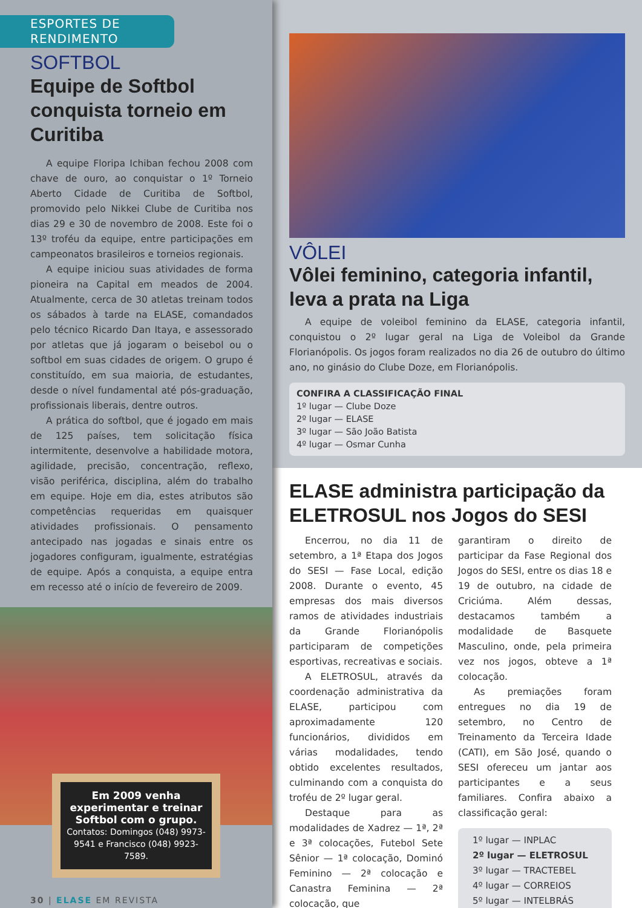ESPORTES DE RENDIMENTO
SOFTBOL
Equipe de Softbol conquista torneio em Curitiba
A equipe Floripa Ichiban fechou 2008 com chave de ouro, ao conquistar o 1º Torneio Aberto Cidade de Curitiba de Softbol, promovido pelo Nikkei Clube de Curitiba nos dias 29 e 30 de novembro de 2008. Este foi o 13º troféu da equipe, entre participações em campeonatos brasileiros e torneios regionais.
A equipe iniciou suas atividades de forma pioneira na Capital em meados de 2004. Atualmente, cerca de 30 atletas treinam todos os sábados à tarde na ELASE, comandados pelo técnico Ricardo Dan Itaya, e assessorado por atletas que já jogaram o beisebol ou o softbol em suas cidades de origem. O grupo é constituído, em sua maioria, de estudantes, desde o nível fundamental até pós-graduação, profissionais liberais, dentre outros.
A prática do softbol, que é jogado em mais de 125 países, tem solicitação física intermitente, desenvolve a habilidade motora, agilidade, precisão, concentração, reflexo, visão periférica, disciplina, além do trabalho em equipe. Hoje em dia, estes atributos são competências requeridas em quaisquer atividades profissionais. O pensamento antecipado nas jogadas e sinais entre os jogadores configuram, igualmente, estratégias de equipe. Após a conquista, a equipe entra em recesso até o início de fevereiro de 2009.
Em 2009 venha experimentar e treinar Softbol com o grupo.
Contatos: Domingos (048) 9973-9541 e Francisco (048) 9923-7589.
30 | ELASE EM REVISTA
VÔLEI
Vôlei feminino, categoria infantil, leva a prata na Liga
A equipe de voleibol feminino da ELASE, categoria infantil, conquistou o 2º lugar geral na Liga de Voleibol da Grande Florianópolis. Os jogos foram realizados no dia 26 de outubro do último ano, no ginásio do Clube Doze, em Florianópolis.
CONFIRA A CLASSIFICAÇÃO FINAL
1º lugar — Clube Doze
2º lugar — ELASE
3º lugar — São João Batista
4º lugar — Osmar Cunha
ELASE administra participação da ELETROSUL nos Jogos do SESI
Encerrou, no dia 11 de setembro, a 1ª Etapa dos Jogos do SESI — Fase Local, edição 2008. Durante o evento, 45 empresas dos mais diversos ramos de atividades industriais da Grande Florianópolis participaram de competições esportivas, recreativas e sociais.
A ELETROSUL, através da coordenação administrativa da ELASE, participou com aproximadamente 120 funcionários, divididos em várias modalidades, tendo obtido excelentes resultados, culminando com a conquista do troféu de 2º lugar geral.
Destaque para as modalidades de Xadrez — 1ª, 2ª e 3ª colocações, Futebol Sete Sênior — 1ª colocação, Dominó Feminino — 2ª colocação e Canastra Feminina — 2ª colocação, que
garantiram o direito de participar da Fase Regional dos Jogos do SESI, entre os dias 18 e 19 de outubro, na cidade de Criciúma. Além dessas, destacamos também a modalidade de Basquete Masculino, onde, pela primeira vez nos jogos, obteve a 1ª colocação.
As premiações foram entregues no dia 19 de setembro, no Centro de Treinamento da Terceira Idade (CATI), em São José, quando o SESI ofereceu um jantar aos participantes e a seus familiares. Confira abaixo a classificação geral:
1º lugar — INPLAC
2º lugar — ELETROSUL
3º lugar — TRACTEBEL
4º lugar — CORREIOS
5º lugar — INTELBRÁS